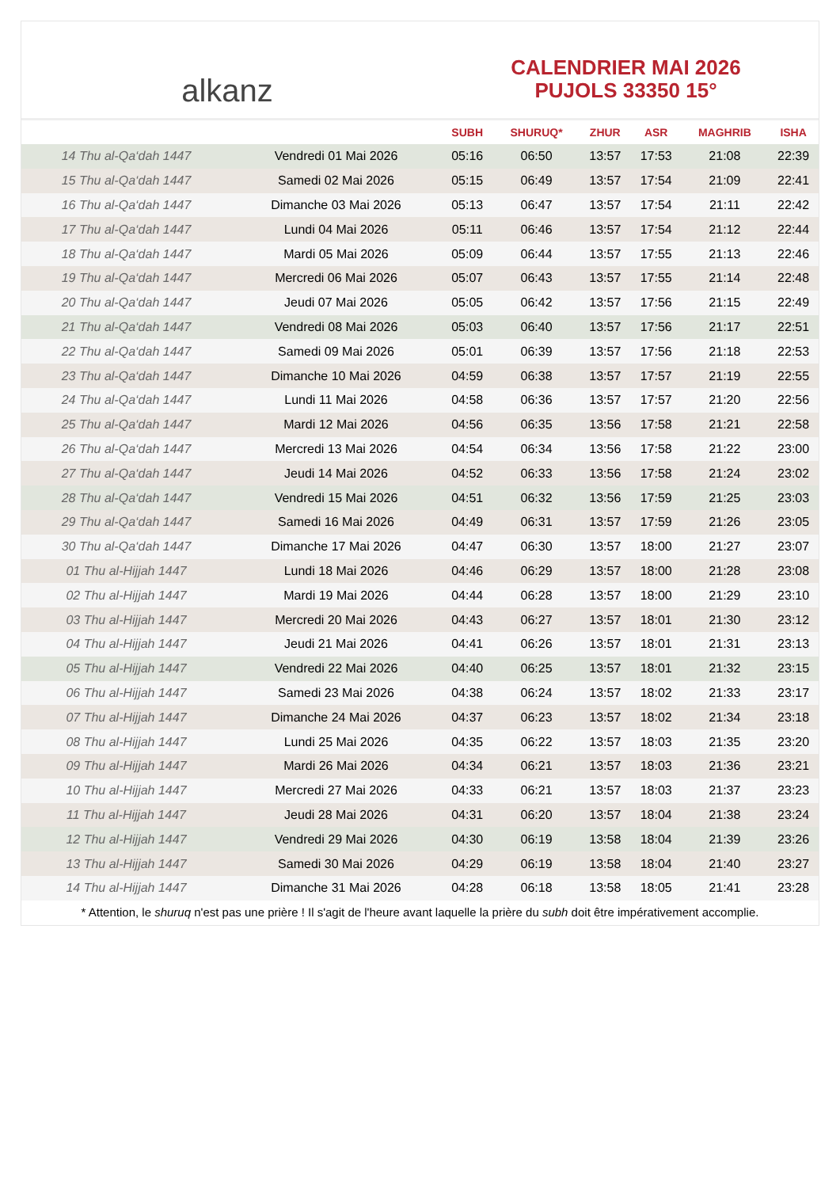alkanz
CALENDRIER MAI 2026
PUJOLS 33350 15°
| | | SUBH | SHURUQ* | ZHUR | ASR | MAGHRIB | ISHA |
| --- | --- | --- | --- | --- | --- | --- | --- |
| 14 Thu al-Qa‘dah 1447 | Vendredi 01 Mai 2026 | 05:16 | 06:50 | 13:57 | 17:53 | 21:08 | 22:39 |
| 15 Thu al-Qa‘dah 1447 | Samedi 02 Mai 2026 | 05:15 | 06:49 | 13:57 | 17:54 | 21:09 | 22:41 |
| 16 Thu al-Qa‘dah 1447 | Dimanche 03 Mai 2026 | 05:13 | 06:47 | 13:57 | 17:54 | 21:11 | 22:42 |
| 17 Thu al-Qa‘dah 1447 | Lundi 04 Mai 2026 | 05:11 | 06:46 | 13:57 | 17:54 | 21:12 | 22:44 |
| 18 Thu al-Qa‘dah 1447 | Mardi 05 Mai 2026 | 05:09 | 06:44 | 13:57 | 17:55 | 21:13 | 22:46 |
| 19 Thu al-Qa‘dah 1447 | Mercredi 06 Mai 2026 | 05:07 | 06:43 | 13:57 | 17:55 | 21:14 | 22:48 |
| 20 Thu al-Qa‘dah 1447 | Jeudi 07 Mai 2026 | 05:05 | 06:42 | 13:57 | 17:56 | 21:15 | 22:49 |
| 21 Thu al-Qa‘dah 1447 | Vendredi 08 Mai 2026 | 05:03 | 06:40 | 13:57 | 17:56 | 21:17 | 22:51 |
| 22 Thu al-Qa‘dah 1447 | Samedi 09 Mai 2026 | 05:01 | 06:39 | 13:57 | 17:56 | 21:18 | 22:53 |
| 23 Thu al-Qa‘dah 1447 | Dimanche 10 Mai 2026 | 04:59 | 06:38 | 13:57 | 17:57 | 21:19 | 22:55 |
| 24 Thu al-Qa‘dah 1447 | Lundi 11 Mai 2026 | 04:58 | 06:36 | 13:57 | 17:57 | 21:20 | 22:56 |
| 25 Thu al-Qa‘dah 1447 | Mardi 12 Mai 2026 | 04:56 | 06:35 | 13:56 | 17:58 | 21:21 | 22:58 |
| 26 Thu al-Qa‘dah 1447 | Mercredi 13 Mai 2026 | 04:54 | 06:34 | 13:56 | 17:58 | 21:22 | 23:00 |
| 27 Thu al-Qa‘dah 1447 | Jeudi 14 Mai 2026 | 04:52 | 06:33 | 13:56 | 17:58 | 21:24 | 23:02 |
| 28 Thu al-Qa‘dah 1447 | Vendredi 15 Mai 2026 | 04:51 | 06:32 | 13:56 | 17:59 | 21:25 | 23:03 |
| 29 Thu al-Qa‘dah 1447 | Samedi 16 Mai 2026 | 04:49 | 06:31 | 13:57 | 17:59 | 21:26 | 23:05 |
| 30 Thu al-Qa‘dah 1447 | Dimanche 17 Mai 2026 | 04:47 | 06:30 | 13:57 | 18:00 | 21:27 | 23:07 |
| 01 Thu al-Hijjah 1447 | Lundi 18 Mai 2026 | 04:46 | 06:29 | 13:57 | 18:00 | 21:28 | 23:08 |
| 02 Thu al-Hijjah 1447 | Mardi 19 Mai 2026 | 04:44 | 06:28 | 13:57 | 18:00 | 21:29 | 23:10 |
| 03 Thu al-Hijjah 1447 | Mercredi 20 Mai 2026 | 04:43 | 06:27 | 13:57 | 18:01 | 21:30 | 23:12 |
| 04 Thu al-Hijjah 1447 | Jeudi 21 Mai 2026 | 04:41 | 06:26 | 13:57 | 18:01 | 21:31 | 23:13 |
| 05 Thu al-Hijjah 1447 | Vendredi 22 Mai 2026 | 04:40 | 06:25 | 13:57 | 18:01 | 21:32 | 23:15 |
| 06 Thu al-Hijjah 1447 | Samedi 23 Mai 2026 | 04:38 | 06:24 | 13:57 | 18:02 | 21:33 | 23:17 |
| 07 Thu al-Hijjah 1447 | Dimanche 24 Mai 2026 | 04:37 | 06:23 | 13:57 | 18:02 | 21:34 | 23:18 |
| 08 Thu al-Hijjah 1447 | Lundi 25 Mai 2026 | 04:35 | 06:22 | 13:57 | 18:03 | 21:35 | 23:20 |
| 09 Thu al-Hijjah 1447 | Mardi 26 Mai 2026 | 04:34 | 06:21 | 13:57 | 18:03 | 21:36 | 23:21 |
| 10 Thu al-Hijjah 1447 | Mercredi 27 Mai 2026 | 04:33 | 06:21 | 13:57 | 18:03 | 21:37 | 23:23 |
| 11 Thu al-Hijjah 1447 | Jeudi 28 Mai 2026 | 04:31 | 06:20 | 13:57 | 18:04 | 21:38 | 23:24 |
| 12 Thu al-Hijjah 1447 | Vendredi 29 Mai 2026 | 04:30 | 06:19 | 13:58 | 18:04 | 21:39 | 23:26 |
| 13 Thu al-Hijjah 1447 | Samedi 30 Mai 2026 | 04:29 | 06:19 | 13:58 | 18:04 | 21:40 | 23:27 |
| 14 Thu al-Hijjah 1447 | Dimanche 31 Mai 2026 | 04:28 | 06:18 | 13:58 | 18:05 | 21:41 | 23:28 |
* Attention, le shuruq n'est pas une prière ! Il s'agit de l'heure avant laquelle la prière du subh doit être impérativement accomplie.